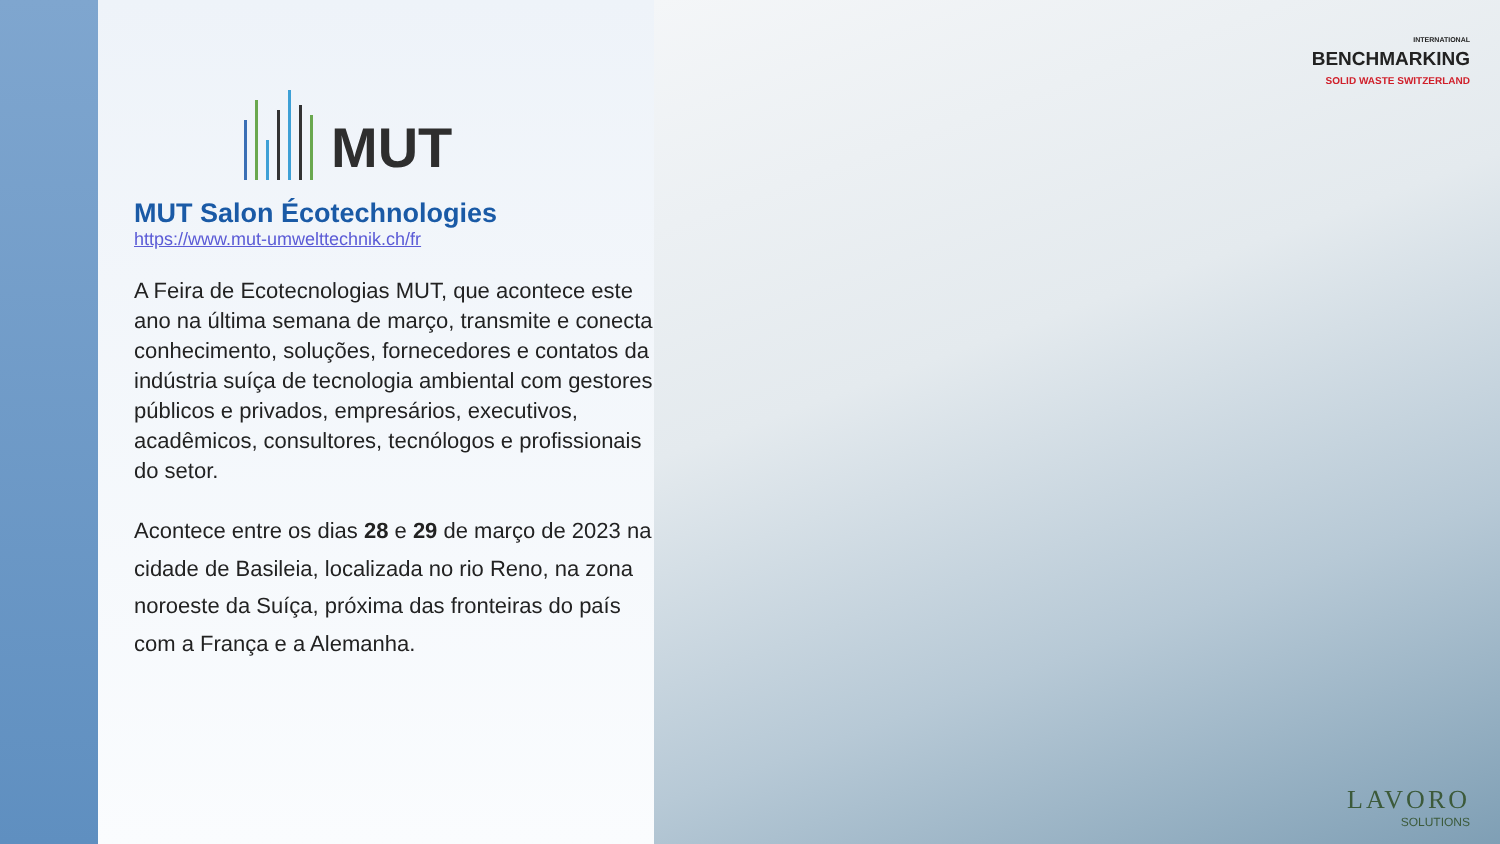MUT
MUT Salon Écotechnologies
https://www.mut-umwelttechnik.ch/fr
A Feira de Ecotecnologias MUT, que acontece este ano na última semana de março, transmite e conecta conhecimento, soluções, fornecedores e contatos da indústria suíça de tecnologia ambiental com gestores públicos e privados, empresários, executivos, acadêmicos, consultores, tecnólogos e profissionais do setor.
Acontece entre os dias 28 e 29 de março de 2023 na cidade de Basileia, localizada no rio Reno, na zona noroeste da Suíça, próxima das fronteiras do país com a França e a Alemanha.
INTERNATIONAL
BENCHMARKING
SOLID WASTE SWITZERLAND
LAVORO
SOLUTIONS